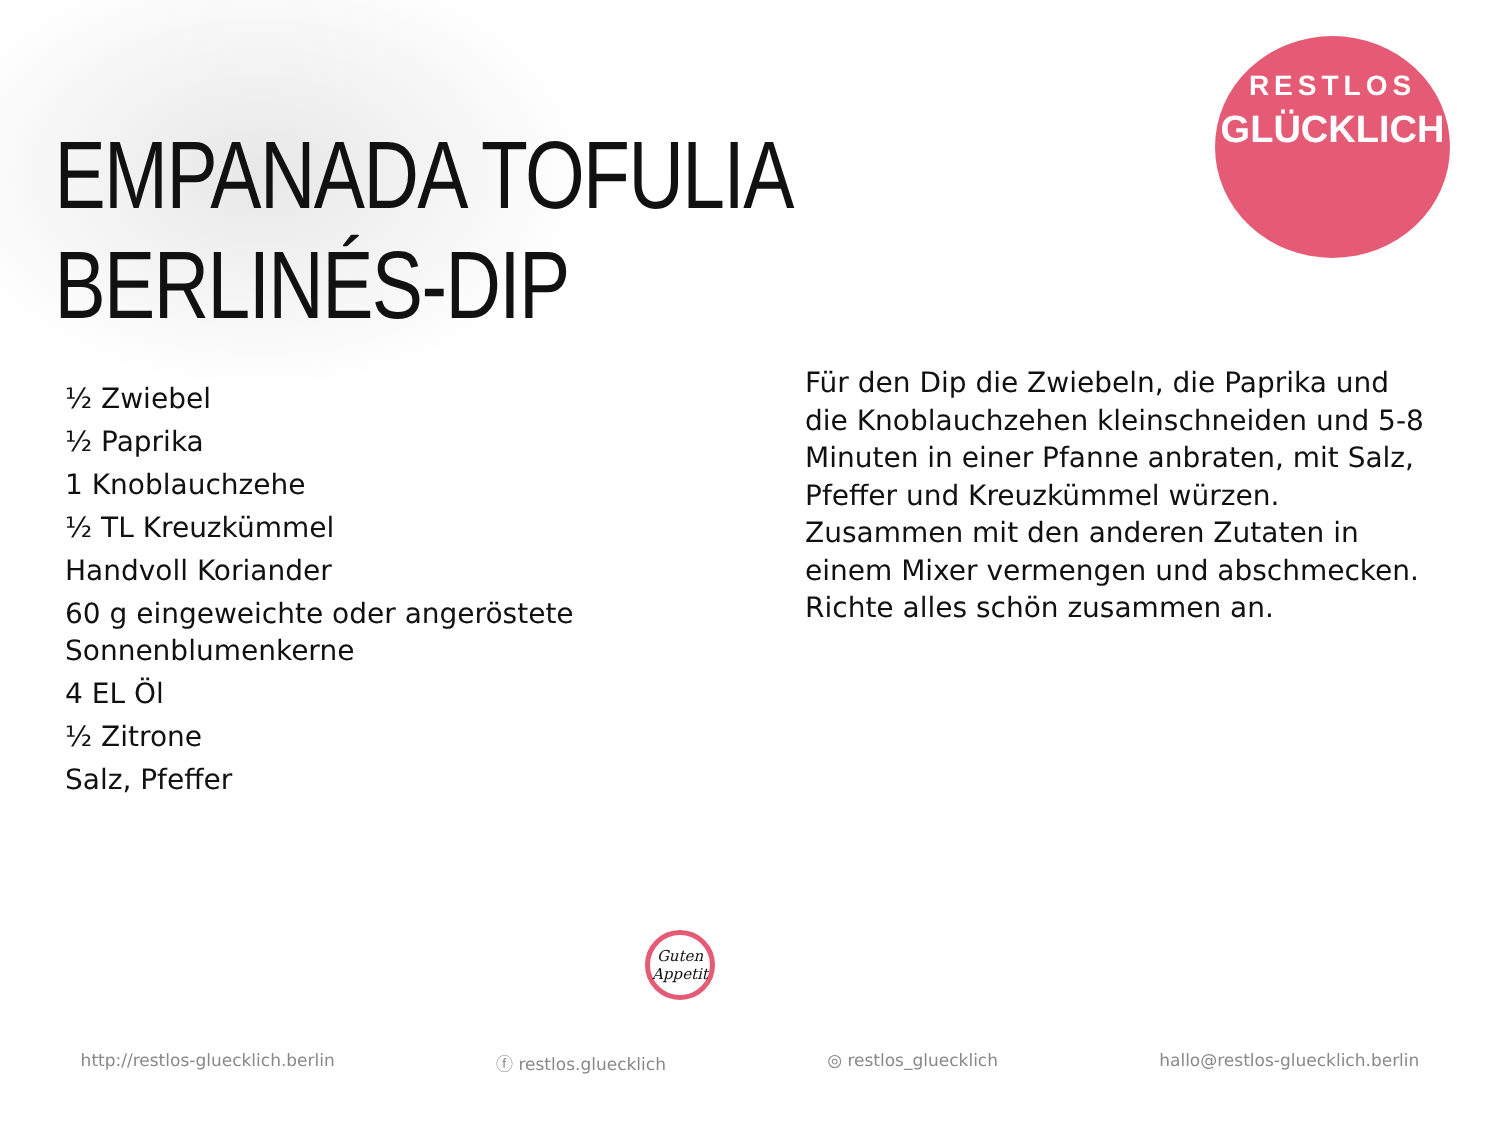RESTLOS
GLÜCKLICH
EMPANADA TOFULIA BERLINÉS-DIP
½ Zwiebel
½ Paprika
1 Knoblauchzehe
½ TL Kreuzkümmel
Handvoll Koriander
60 g eingeweichte oder angeröstete Sonnenblumenkerne
4 EL Öl
½ Zitrone
Salz, Pfeffer
Für den Dip die Zwiebeln, die Paprika und die Knoblauchzehen kleinschneiden und 5-8 Minuten in einer Pfanne anbraten, mit Salz, Pfeffer und Kreuzkümmel würzen. Zusammen mit den anderen Zutaten in einem Mixer vermengen und abschmecken. Richte alles schön zusammen an.
Guten Appetit
http://restlos-gluecklich.berlin ⓕ restlos.gluecklich ◎ restlos_gluecklich hallo@restlos-gluecklich.berlin